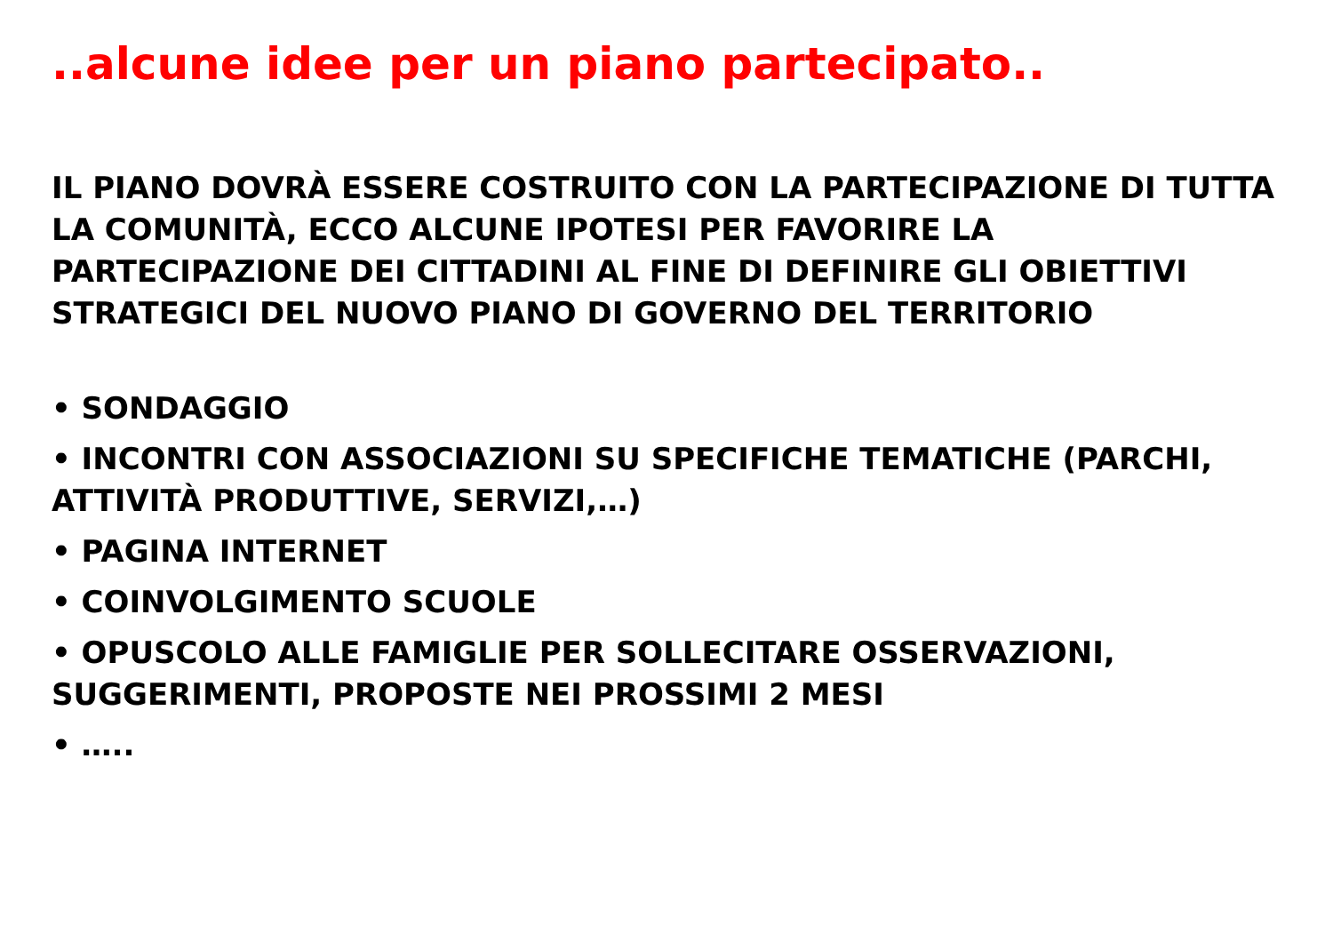..alcune idee per un piano partecipato..
IL PIANO DOVRÀ ESSERE COSTRUITO CON LA PARTECIPAZIONE DI TUTTA LA COMUNITÀ, ECCO ALCUNE IPOTESI PER FAVORIRE LA PARTECIPAZIONE DEI CITTADINI AL FINE DI DEFINIRE GLI OBIETTIVI STRATEGICI DEL NUOVO PIANO DI GOVERNO DEL TERRITORIO
• SONDAGGIO
• INCONTRI CON ASSOCIAZIONI SU SPECIFICHE TEMATICHE (PARCHI, ATTIVITÀ PRODUTTIVE, SERVIZI,…)
• PAGINA INTERNET
• COINVOLGIMENTO SCUOLE
• OPUSCOLO ALLE FAMIGLIE PER SOLLECITARE OSSERVAZIONI, SUGGERIMENTI, PROPOSTE NEI PROSSIMI 2 MESI
• …..